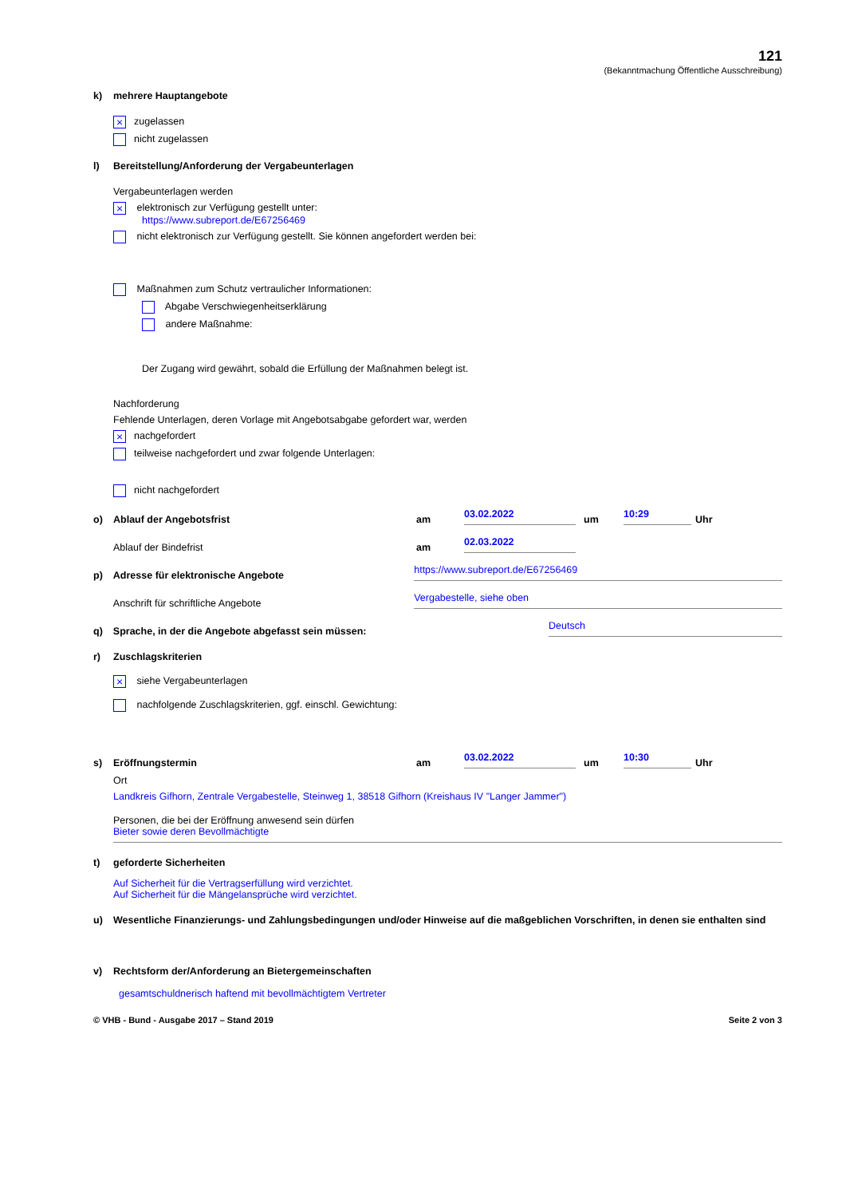121
(Bekanntmachung Öffentliche Ausschreibung)
k) mehrere Hauptangebote
× zugelassen
nicht zugelassen
l) Bereitstellung/Anforderung der Vergabeunterlagen
Vergabeunterlagen werden
× elektronisch zur Verfügung gestellt unter:
https://www.subreport.de/E67256469
nicht elektronisch zur Verfügung gestellt. Sie können angefordert werden bei:
Maßnahmen zum Schutz vertraulicher Informationen:
Abgabe Verschwiegenheitserklärung
andere Maßnahme:
Der Zugang wird gewährt, sobald die Erfüllung der Maßnahmen belegt ist.
Nachforderung
Fehlende Unterlagen, deren Vorlage mit Angebotsabgabe gefordert war, werden
× nachgefordert
teilweise nachgefordert und zwar folgende Unterlagen:
nicht nachgefordert
o) Ablauf der Angebotsfrist am 03.02.2022 um 10:29 Uhr
Ablauf der Bindefrist am 02.03.2022
p) Adresse für elektronische Angebote https://www.subreport.de/E67256469
Anschrift für schriftliche Angebote Vergabestelle, siehe oben
q) Sprache, in der die Angebote abgefasst sein müssen: Deutsch
r) Zuschlagskriterien
× siehe Vergabeunterlagen
nachfolgende Zuschlagskriterien, ggf. einschl. Gewichtung:
s) Eröffnungstermin am 03.02.2022 um 10:30 Uhr
Ort
Landkreis Gifhorn, Zentrale Vergabestelle, Steinweg 1, 38518 Gifhorn (Kreishaus IV "Langer Jammer")
Personen, die bei der Eröffnung anwesend sein dürfen
Bieter sowie deren Bevollmächtigte
t) geforderte Sicherheiten
Auf Sicherheit für die Vertragserfüllung wird verzichtet.
Auf Sicherheit für die Mängelansprüche wird verzichtet.
u) Wesentliche Finanzierungs- und Zahlungsbedingungen und/oder Hinweise auf die maßgeblichen Vorschriften, in denen sie enthalten sind
v) Rechtsform der/Anforderung an Bietergemeinschaften
gesamtschuldnerisch haftend mit bevollmächtigtem Vertreter
© VHB - Bund - Ausgabe 2017 – Stand 2019 Seite 2 von 3